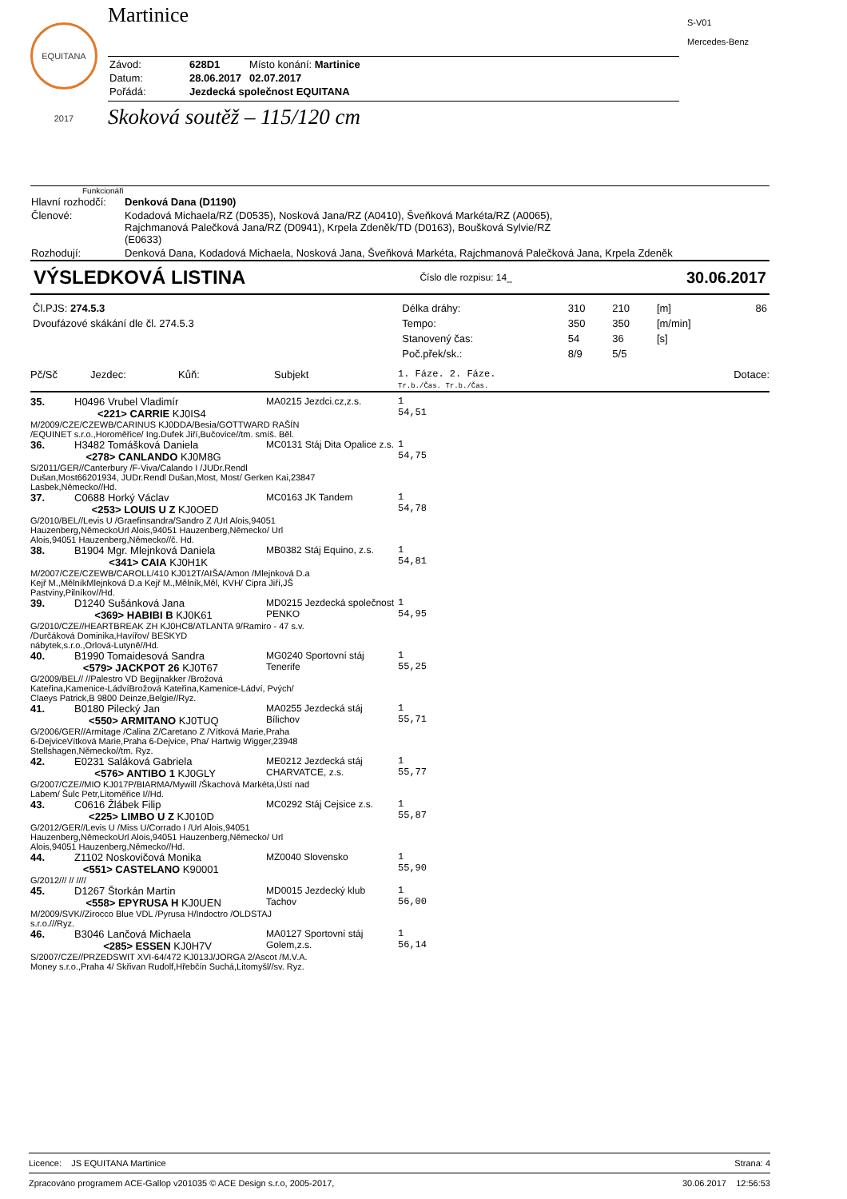EQUITANA 2017
S-V01
Mercedes-Benz
Martinice
| Závod: | 628D1 | Místo konání: Martinice |
| Datum: | 28.06.2017 | 02.07.2017 |
| Pořádá: | Jezdecká společnost EQUITANA | |
Skoková soutěž – 115/120 cm
Funkcionáři
| Hlavní rozhodčí: | Denková Dana (D1190) |
| Členové: | Kodadová Michaela/RZ (D0535), Nosková Jana/RZ (A0410), Šveňková Markéta/RZ (A0065), Rajchmanová Palečková Jana/RZ (D0941), Krpela Zdeněk/TD (D0163), Boušková Sylvie/RZ (E0633) |
| Rozhodují: | Denková Dana, Kodadová Michaela, Nosková Jana, Šveňková Markéta, Rajchmanová Palečková Jana, Krpela Zdeněk |
VÝSLEDKOVÁ LISTINA
Číslo dle rozpisu: 14_ 30.06.2017
| Čl.PJS: 274.5.3 | Délka dráhy: | 310 | 210 | [m] | 86 |
| Dvoufázové skákání dle čl. 274.5.3 | Tempo: | 350 | 350 | [m/min] | |
| | Stanovený čas: | 54 | 36 | [s] | |
| | Poč.přek/sk.: | 8/9 | 5/5 | | |
| Pč/Sč | Jezdec: | Kůň: | Subjekt | 1. Fáze. 2. Fáze. Tr.b./Čas. Tr.b./Čas. | Dotace: |
| 35. | H0496 Vrubel Vladimír <221> CARRIE KJ0IS4 | MA0215 Jezdci.cz,z.s. | 1 54,51 |
| M/2009/CZE/CZEWB/CARINUS KJ0DDA/Besia/GOTTWARD RAŠÍN /EQUINET s.r.o.,Horoměřice/ Ing.Dufek Jiří,Bučovice//tm. smíš. Běl. | | | |
| 36. | H3482 Tomášková Daniela <278> CANLANDO KJ0M8G | MC0131 Stáj Dita Opalice z.s. | 1 54,75 |
| S/2011/GER//Canterbury /F-Viva/Calando I /JUDr.Rendl Dušan,Most66201934, JUDr.Rendl Dušan,Most, Most/ Gerken Kai,23847 Lasbek,Německo//Hd. | | | |
| 37. | C0688 Horký Václav <253> LOUIS U Z KJ0OED | MC0163 JK Tandem | 1 54,78 |
| G/2010/BEL//Levis U /Graefinsandra/Sandro Z /Url Alois,94051 Hauzenberg,NěmeckoUrl Alois,94051 Hauzenberg,Německo/ Url Alois,94051 Hauzenberg,Německo//č. Hd. | | | |
| 38. | B1904 Mgr. Mlejnková Daniela <341> CAIA KJ0H1K | MB0382 Stáj Equino, z.s. | 1 54,81 |
| M/2007/CZE/CZEWB/CAROLL/410 KJ012T/AIŠA/Amon /Mlejnková D.a Kejř M.,MělníkMlejnková D.a Kejř M.,Mělník,Měl, KVH/ Cipra Jiří,JŠ Pastviny,Pilníkov//Hd. | | | |
| 39. | D1240 Sušánková Jana <369> HABIBI B KJ0K61 | MD0215 Jezdecká společnost PENKO | 1 54,95 |
| G/2010/CZE//HEARTBREAK ZH KJ0HC8/ATLANTA 9/Ramiro - 47 s.v. /Durčáková Dominika,Havířov/ BESKYD nábytek,s.r.o.,Orlová-Lutyně//Hd. | | | |
| 40. | B1990 Tomaidesová Sandra <579> JACKPOT 26 KJ0T67 | MG0240 Sportovní stáj Tenerife | 1 55,25 |
| G/2009/BEL// //Palestro VD Begijnakker /Brožová Kateřina,Kamenice-LádvíBrožová Kateřina,Kamenice-Ládví, Pvých/ Claeys Patrick,B 9800 Deinze,Belgie//Ryz. | | | |
| 41. | B0180 Pilecký Jan <550> ARMITANO KJ0TUQ | MA0255 Jezdecká stáj Bílichov | 1 55,71 |
| G/2006/GER//Armitage /Calina Z/Caretano Z /Vítková Marie,Praha 6-DejviceVítková Marie,Praha 6-Dejvice, Pha/ Hartwig Wigger,23948 Stellshagen,Německo//tm. Ryz. | | | |
| 42. | E0231 Saláková Gabriela <576> ANTIBO 1 KJ0GLY | ME0212 Jezdecká stáj CHARVATCE, z.s. | 1 55,77 |
| G/2007/CZE//MIO KJ017P/BIARMA/Mywill /Škachová Markéta,Ústí nad Labem/ Šulc Petr,Litoměřice I//Hd. | | | |
| 43. | C0616 Žlábek Filip <225> LIMBO U Z KJ010D | MC0292 Stáj Cejsice z.s. | 1 55,87 |
| G/2012/GER//Levis U /Miss U/Corrado I /Url Alois,94051 Hauzenberg,NěmeckoUrl Alois,94051 Hauzenberg,Německo/ Url Alois,94051 Hauzenberg,Německo//Hd. | | | |
| 44. | Z1102 Noskovičová Monika <551> CASTELANO K90001 | MZ0040 Slovensko | 1 55,90 |
| G/2012/// // //// | | | |
| 45. | D1267 Štorkán Martin <558> EPYRUSA H KJ0UEN | MD0015 Jezdecký klub Tachov | 1 56,00 |
| M/2009/SVK//Zirocco Blue VDL /Pyrusa H/Indoctro /OLDSTAJ s.r.o.///Ryz. | | | |
| 46. | B3046 Lančová Michaela <285> ESSEN KJ0H7V | MA0127 Sportovní stáj Golem,z.s. | 1 56,14 |
| S/2007/CZE//PRZEDSWIT XVI-64/472 KJ013J/JORGA 2/Ascot /M.V.A. Money s.r.o.,Praha 4/ Skřivan Rudolf,Hřebčín Suchá,Litomyšl//sv. Ryz. | | | |
Licence: JS EQUITANA Martinice Strana: 4
Zpracováno programem ACE-Gallop v201035 © ACE Design s.r.o, 2005-2017, 30.06.2017 12:56:53